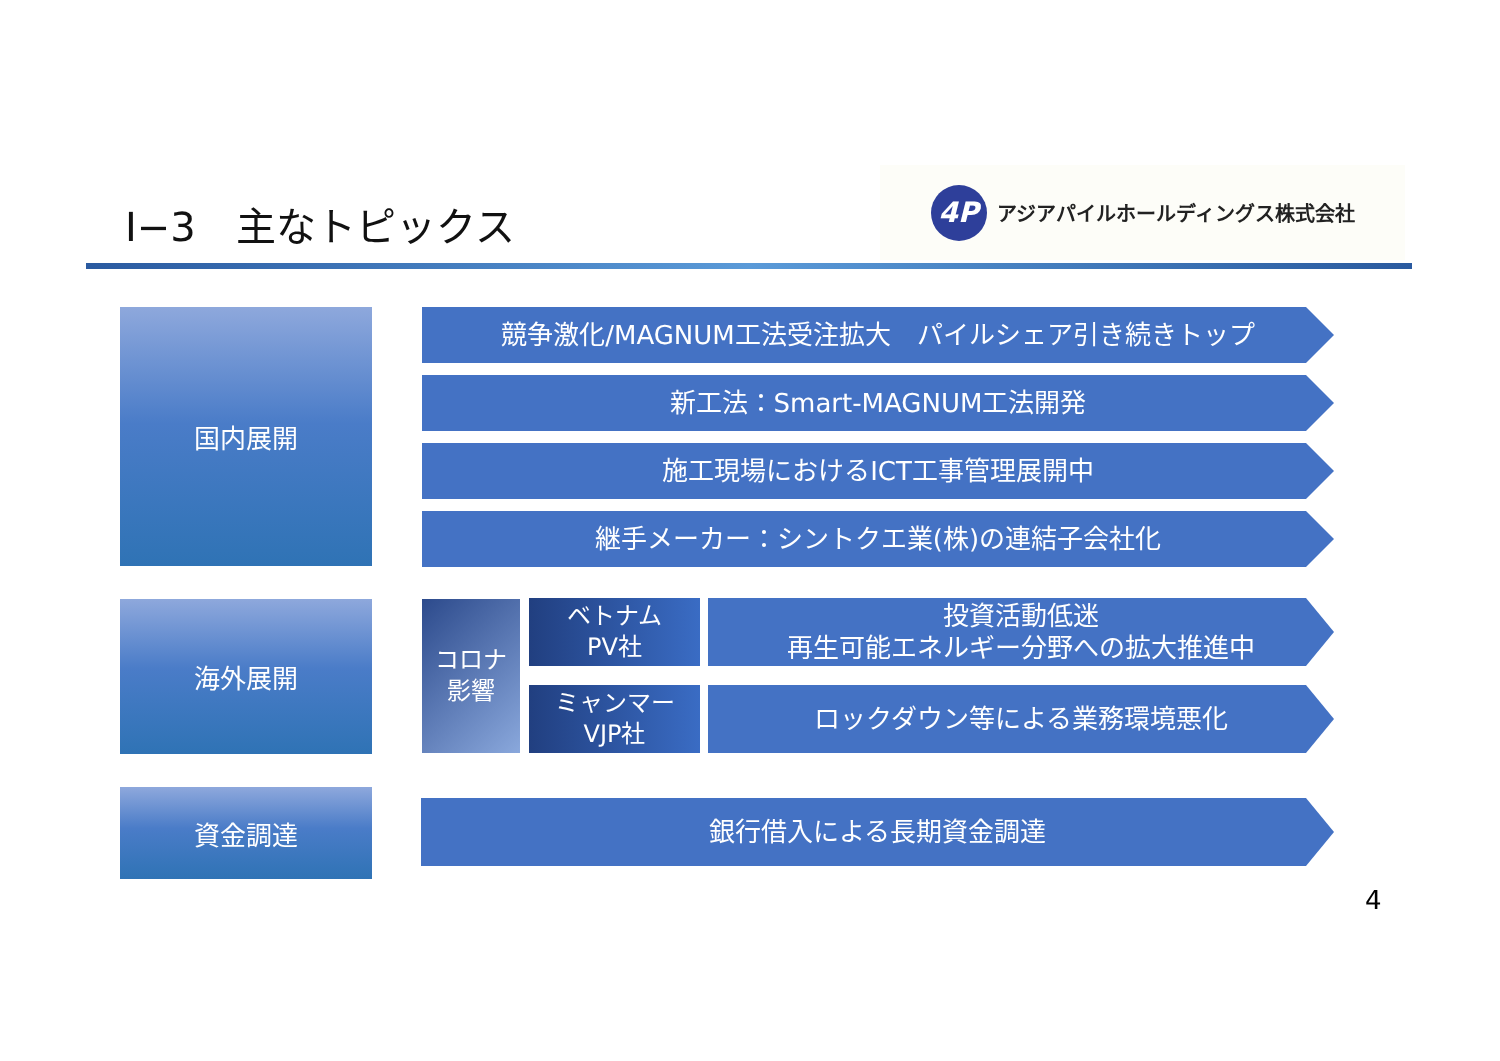Ⅰ−3　主なトピックス
4P
アジアパイルホールディングス株式会社
国内展開 競争激化/MAGNUM工法受注拡大　パイルシェア引き続きトップ
新工法：Smart-MAGNUM工法開発
施工現場におけるICT工事管理展開中
継手メーカー：シントクエ業(株)の連結子会社化
海外展開
コロナ
影響
ベトナム
PV社
投資活動低迷
再生可能エネルギー分野への拡大推進中
ミャンマー
VJP社
ロックダウン等による業務環境悪化
資金調達 銀行借入による長期資金調達
4